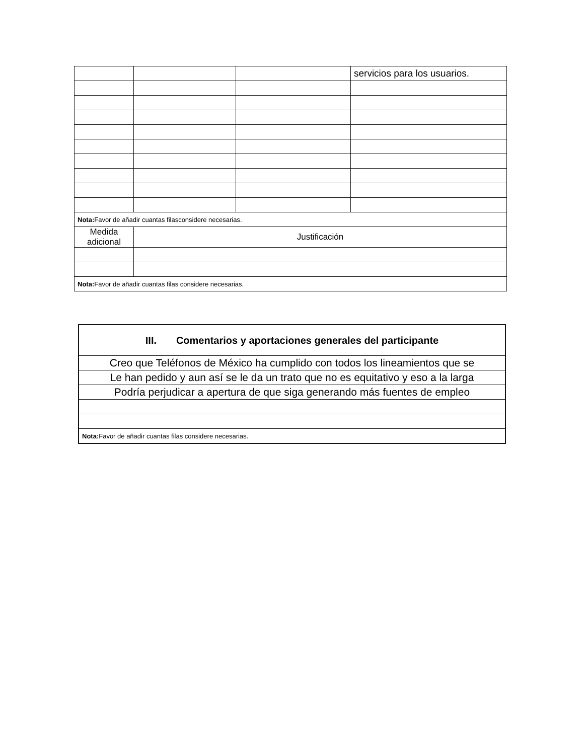| | | | servicios para los usuarios. |
| Nota: Favor de añadir cuantas filasconsidere necesarias. | | | |
| Medida adicional | Justificación | | |
| Nota: Favor de añadir cuantas filas considere necesarias. | | | |
| III. Comentarios y aportaciones generales del participante |
| --- |
| Creo que Teléfonos de México ha cumplido con todos los lineamientos que se |
| Le han pedido y aun así se le da un trato que no es equitativo y eso a la larga |
| Podría perjudicar a apertura de que siga generando más fuentes de empleo |
| Nota: Favor de añadir cuantas filas considere necesarias. |